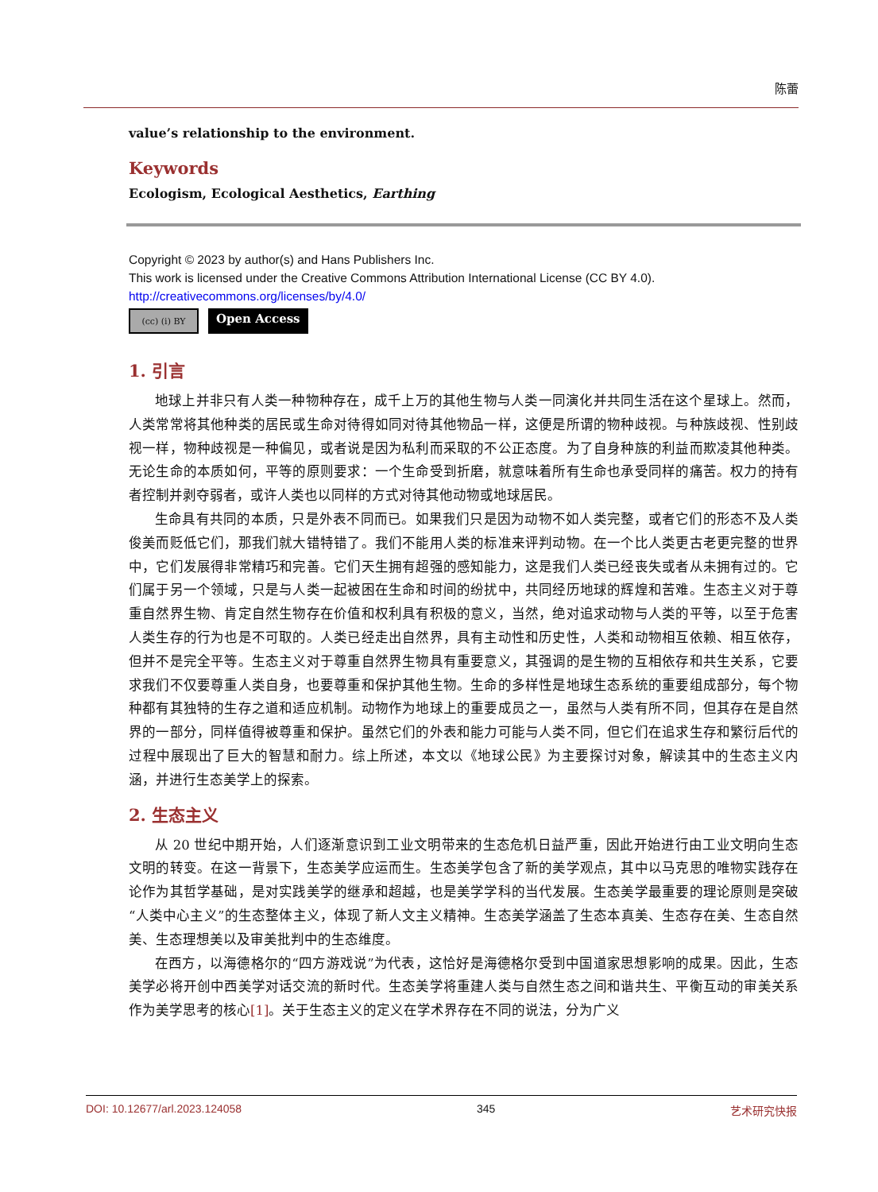陈蕾
value’s relationship to the environment.
Keywords
Ecologism, Ecological Aesthetics, Earthing
Copyright © 2023 by author(s) and Hans Publishers Inc.
This work is licensed under the Creative Commons Attribution International License (CC BY 4.0).
http://creativecommons.org/licenses/by/4.0/
(cc) (i) BY
Open Access
1. 引言
地球上并非只有人类一种物种存在，成千上万的其他生物与人类一同演化并共同生活在这个星球上。然而，人类常常将其他种类的居民或生命对待得如同对待其他物品一样，这便是所谓的物种歧视。与种族歧视、性别歧视一样，物种歧视是一种偏见，或者说是因为私利而采取的不公正态度。为了自身种族的利益而欺凌其他种类。无论生命的本质如何，平等的原则要求：一个生命受到折磨，就意味着所有生命也承受同样的痛苦。权力的持有者控制并剥夺弱者，或许人类也以同样的方式对待其他动物或地球居民。
生命具有共同的本质，只是外表不同而已。如果我们只是因为动物不如人类完整，或者它们的形态不及人类俊美而贬低它们，那我们就大错特错了。我们不能用人类的标准来评判动物。在一个比人类更古老更完整的世界中，它们发展得非常精巧和完善。它们天生拥有超强的感知能力，这是我们人类已经丧失或者从未拥有过的。它们属于另一个领域，只是与人类一起被困在生命和时间的纷扰中，共同经历地球的辉煌和苦难。生态主义对于尊重自然界生物、肯定自然生物存在价值和权利具有积极的意义，当然，绝对追求动物与人类的平等，以至于危害人类生存的行为也是不可取的。人类已经走出自然界，具有主动性和历史性，人类和动物相互依赖、相互依存，但并不是完全平等。生态主义对于尊重自然界生物具有重要意义，其强调的是生物的互相依存和共生关系，它要求我们不仅要尊重人类自身，也要尊重和保护其他生物。生命的多样性是地球生态系统的重要组成部分，每个物种都有其独特的生存之道和适应机制。动物作为地球上的重要成员之一，虽然与人类有所不同，但其存在是自然界的一部分，同样值得被尊重和保护。虽然它们的外表和能力可能与人类不同，但它们在追求生存和繁衍后代的过程中展现出了巨大的智慧和耐力。综上所述，本文以《地球公民》为主要探讨对象，解读其中的生态主义内涵，并进行生态美学上的探索。
2. 生态主义
从 20 世纪中期开始，人们逐渐意识到工业文明带来的生态危机日益严重，因此开始进行由工业文明向生态文明的转变。在这一背景下，生态美学应运而生。生态美学包含了新的美学观点，其中以马克思的唯物实践存在论作为其哲学基础，是对实践美学的继承和超越，也是美学学科的当代发展。生态美学最重要的理论原则是突破“人类中心主义”的生态整体主义，体现了新人文主义精神。生态美学涵盖了生态本真美、生态存在美、生态自然美、生态理想美以及审美批判中的生态维度。
在西方，以海德格尔的“四方游戏说”为代表，这恰好是海德格尔受到中国道家思想影响的成果。因此，生态美学必将开创中西美学对话交流的新时代。生态美学将重建人类与自然生态之间和谐共生、平衡互动的审美关系作为美学思考的核心[1]。关于生态主义的定义在学术界存在不同的说法，分为广义
DOI: 10.12677/arl.2023.124058 345 艺术研究快报